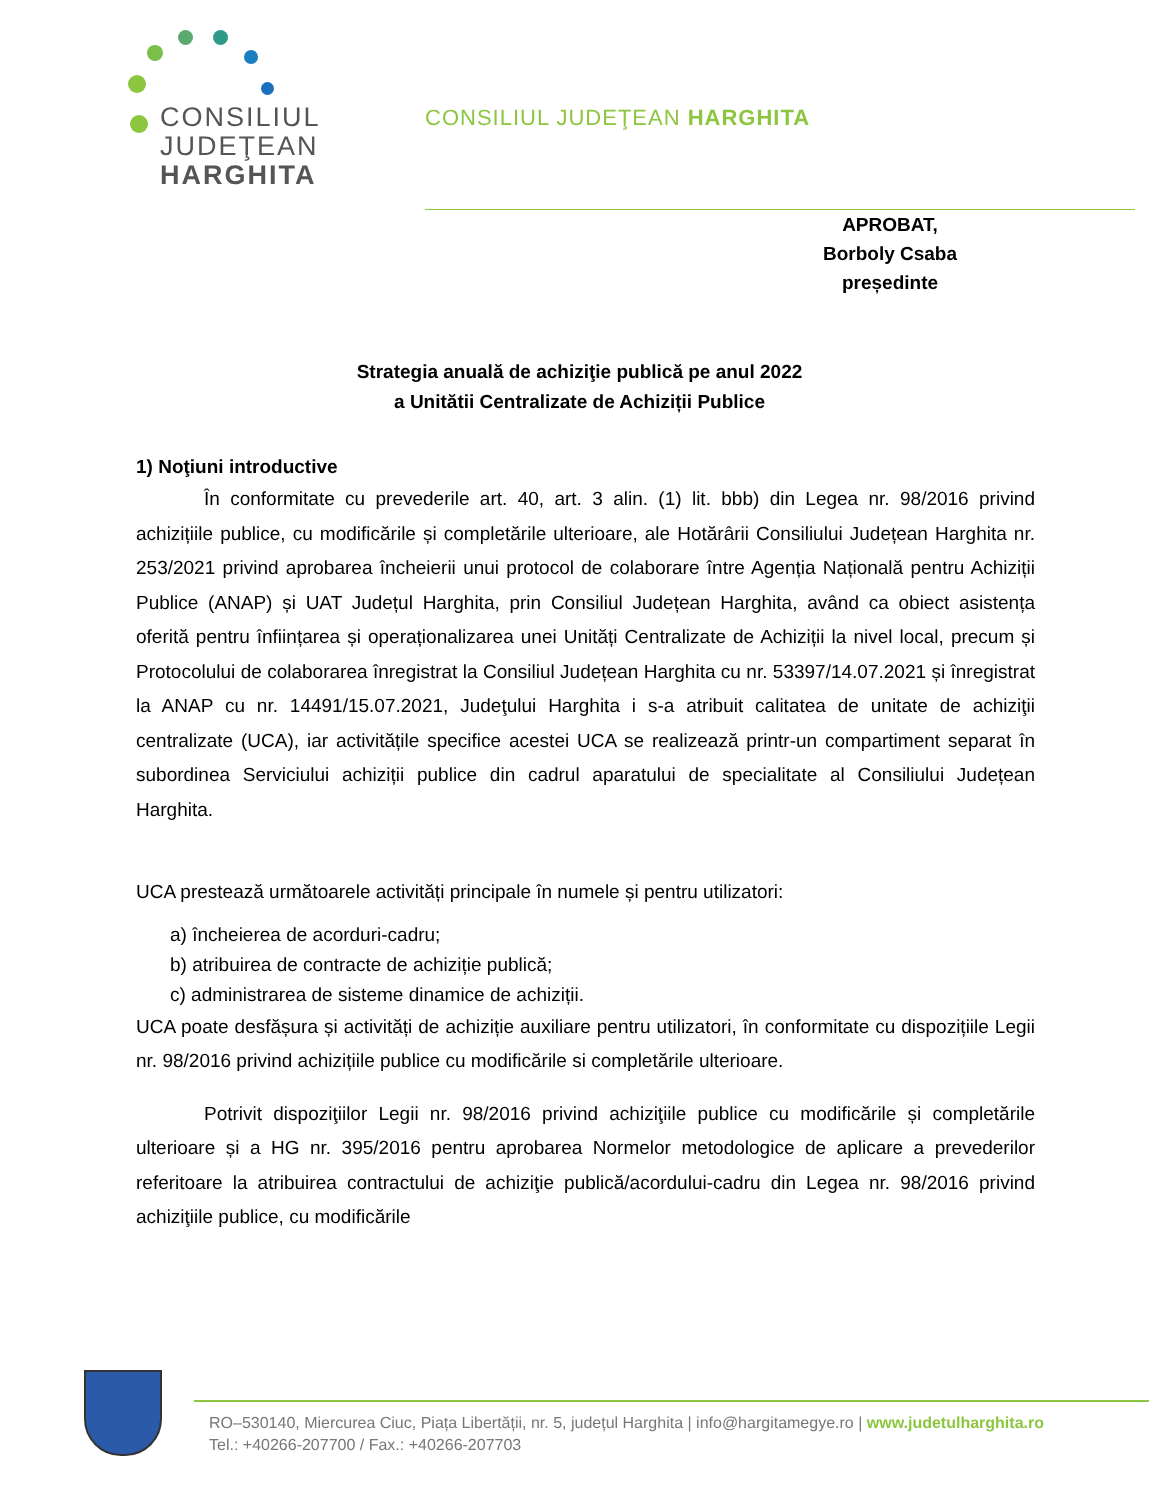CONSILIUL
JUDEŢEAN
HARGHITA
CONSILIUL JUDEŢEAN HARGHITA
APROBAT,
Borboly Csaba
președinte
Strategia anuală de achiziţie publică pe anul 2022
a Unitătii Centralizate de Achiziții Publice
1) Noţiuni introductive
În conformitate cu prevederile art. 40, art. 3 alin. (1) lit. bbb) din Legea nr. 98/2016 privind achizițiile publice, cu modificările și completările ulterioare, ale Hotărârii Consiliului Județean Harghita nr. 253/2021 privind aprobarea încheierii unui protocol de colaborare între Agenția Națională pentru Achiziții Publice (ANAP) și UAT Județul Harghita, prin Consiliul Județean Harghita, având ca obiect asistența oferită pentru înființarea și operaționalizarea unei Unități Centralizate de Achiziții la nivel local, precum și Protocolului de colaborarea înregistrat la Consiliul Județean Harghita cu nr. 53397/14.07.2021 și înregistrat la ANAP cu nr. 14491/15.07.2021, Judeţului Harghita i s-a atribuit calitatea de unitate de achiziţii centralizate (UCA), iar activitățile specifice acestei UCA se realizează printr-un compartiment separat în subordinea Serviciului achiziții publice din cadrul aparatului de specialitate al Consiliului Județean Harghita.
UCA prestează următoarele activități principale în numele și pentru utilizatori:
a) încheierea de acorduri-cadru;
b) atribuirea de contracte de achiziție publică;
c) administrarea de sisteme dinamice de achiziții.
UCA poate desfășura și activități de achiziție auxiliare pentru utilizatori, în conformitate cu dispozițiile Legii nr. 98/2016 privind achizițiile publice cu modificările si completările ulterioare.
Potrivit dispoziţiilor Legii nr. 98/2016 privind achiziţiile publice cu modificările și completările ulterioare și a HG nr. 395/2016 pentru aprobarea Normelor metodologice de aplicare a prevederilor referitoare la atribuirea contractului de achiziţie publică/acordului-cadru din Legea nr. 98/2016 privind achiziţiile publice, cu modificările
RO–530140, Miercurea Ciuc, Piața Libertății, nr. 5, județul Harghita | info@hargitamegye.ro | www.judetulharghita.ro
Tel.: +40266-207700 / Fax.: +40266-207703